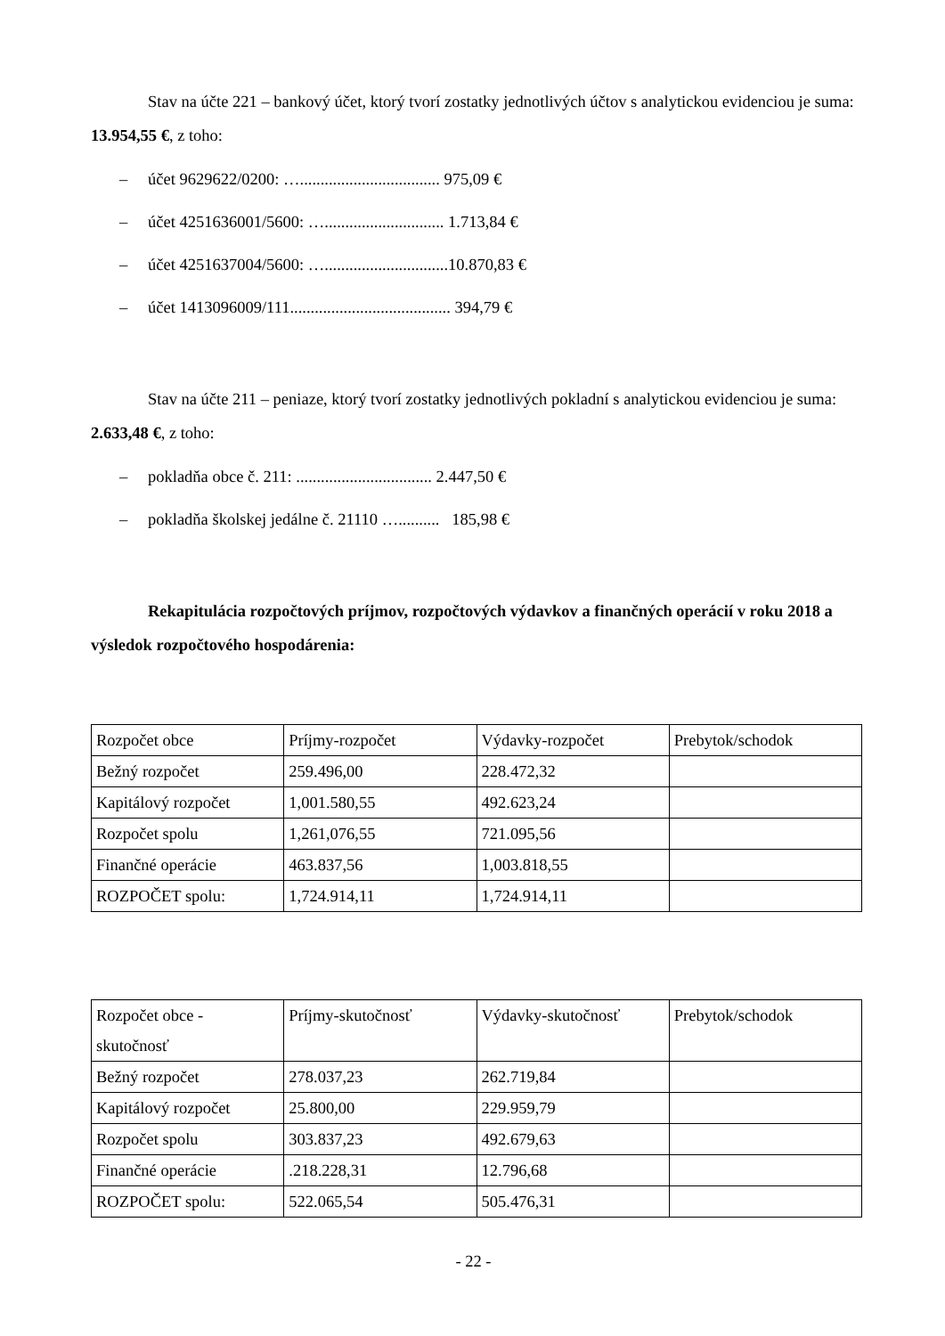Stav na účte 221 – bankový účet, ktorý tvorí zostatky jednotlivých účtov s analytickou evidenciou je suma: 13.954,55 €, z toho:
– účet 9629622/0200: ….................................. 975,09 €
– účet 4251636001/5600: …............................. 1.713,84 €
– účet 4251637004/5600: …..............................10.870,83 €
– účet 1413096009/111....................................... 394,79 €
Stav na účte 211 – peniaze, ktorý tvorí zostatky jednotlivých pokladní s analytickou evidenciou je suma: 2.633,48 €, z toho:
– pokladňa obce č. 211: ................................. 2.447,50 €
– pokladňa školskej jedálne č. 21110 ….......... 185,98 €
Rekapitulácia rozpočtových príjmov, rozpočtových výdavkov a finančných operácií v roku 2018 a výsledok rozpočtového hospodárenia:
| Rozpočet obce | Príjmy-rozpočet | Výdavky-rozpočet | Prebytok/schodok |
| Bežný rozpočet | 259.496,00 | 228.472,32 | |
| Kapitálový rozpočet | 1,001.580,55 | 492.623,24 | |
| Rozpočet spolu | 1,261,076,55 | 721.095,56 | |
| Finančné operácie | 463.837,56 | 1,003.818,55 | |
| ROZPOČET spolu: | 1,724.914,11 | 1,724.914,11 | |
| Rozpočet obce - skutočnosť | Príjmy-skutočnosť | Výdavky-skutočnosť | Prebytok/schodok |
| Bežný rozpočet | 278.037,23 | 262.719,84 | |
| Kapitálový rozpočet | 25.800,00 | 229.959,79 | |
| Rozpočet spolu | 303.837,23 | 492.679,63 | |
| Finančné operácie | .218.228,31 | 12.796,68 | |
| ROZPOČET spolu: | 522.065,54 | 505.476,31 | |
- 22 -